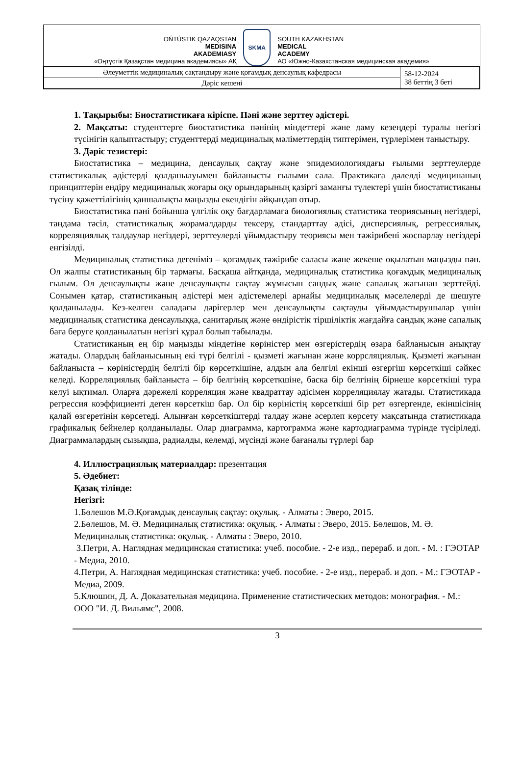OŃTÚSTIK QAZAQSTAN
MEDISINA
AKADEMIASY
«Оңтүстік Қазақстан медицина академиясы» АҚ
SKMA
SOUTH KAZAKHSTAN
MEDICAL
ACADEMY
АО «Южно-Казахстанская медицинская академия»
| Әлеуметтік медициналық сақтандыру және қоғамдық денсаулық кафедрасы | 58-12-2024 38 беттің 3 беті |
| Дәріс кешені | |
1. Тақырыбы: Биостатистикаға кіріспе. Пәні және зерттеу әдістері.
2. Мақсаты: студенттерге биостатистика пәнінің міндеттері және даму кезеңдері туралы негізгі түсінігін қалыптастыру; студенттерді медициналық мәліметтердің типтерімен, түрлерімен таныстыру.
3. Дәріс тезистері:
Биостатистика – медицина, денсаулық сақтау және эпидемиологиядағы ғылыми зерттеулерде статистикалық әдістерді қолданылуымен байланысты ғылыми сала. Практикаға дәлелді медицинаның принциптерін ендіру медициналық жоғары оқу орындарының қазіргі заманғы түлектері үшін биостатистиканы түсіну қажеттілігінің қаншалықты маңызды екендігін айқындап отыр.
Биостатистика пәні бойынша үлгілік оқу бағдарламаға биологиялық статистика теориясының негіздері, таңдама тәсіл, статистикалық жорамалдарды тексеру, стандарттау әдісі, дисперсиялық, регрессиялық, корреляциялық талдаулар негіздері, зерттеулерді ұйымдастыру теориясы мен тәжірибені жоспарлау негіздері енгізілді.
Медициналық статистика дегеніміз – қоғамдық тәжірибе саласы және жекеше оқылатын маңызды пән. Ол жалпы статистиканың бір тармағы. Басқаша айтқанда, медициналық статистика қоғамдық медициналық ғылым. Ол денсаулықты және денсаулықты сақтау жұмысын сандық және сапалық жағынан зерттейді. Сонымен қатар, статистиканың әдістері мен әдістемелері арнайы медициналық мәселелерді де шешуге қолданылады. Кез-келген саладағы дәрігерлер мен денсаулықты сақтауды ұйымдастырушылар үшін медициналық статистика денсаулыққа, санитарлық және өндірістік тіршіліктік жағдайға сандық және сапалық баға беруге қолданылатын негізгі құрал болып табылады.
Статистиканың ең бір маңызды міндетіне көріністер мен өзгерістердің өзара байланысын анықтау жатады. Олардың байланысының екі түрі белгілі - қызметі жағынан және коррсляциялық. Қызметі жағынан байланыста – көріністердің белгілі бір көрсеткішіне, алдын ала белгілі екінші өзгергіш көрсеткіші сәйкес келеді. Корреляциялық байланыста – бір белгінің көрсеткшіне, баска бір белгінің бірнеше көрсеткіші тура келуі ықтимал. Оларға дәрежелі корреляция және квадраттау әдісімен корреляциялау жатады. Статистикада регрессия коэффициенті деген көрсеткіш бар. Ол бір көріністің көрсеткіші бір рет өзгергенде, екіншісінің қалай өзгеретінін көрсетеді. Алынған көрсеткіштерді талдау және әсерлеп көрсету мақсатында статистикада графикалық бейнелер қолданылады. Олар диаграмма, картограмма және картодиаграмма түрінде түсіріледі. Диаграммалардың сызықша, радиалды, келемді, мүсінді және бағаналы түрлері бар
4. Иллюстрациялық материалдар: презентация
5. Әдебиет:
Қазақ тілінде:
Негізгі:
1.Бөлешов М.Ә.Қоғамдық денсаулық сақтау: оқулық. - Алматы : Эверо, 2015.
2.Бөлешов, М. Ә. Медициналық статистика: оқулық. - Алматы : Эверо, 2015. Бөлешов, М. Ә. Медициналық статистика: оқулық. - Алматы : Эверо, 2010.
3.Петри, А. Наглядная медицинская статистика: учеб. пособие. - 2-е изд., перераб. и доп. - М. : ГЭОТАР - Медиа, 2010.
4.Петри, А. Наглядная медицинская статистика: учеб. пособие. - 2-е изд., перераб. и доп. - М.: ГЭОТАР - Медиа, 2009.
5.Клюшин, Д. А. Доказательная медицина. Применение статистических методов: монография. - М.: ООО "И. Д. Вильямс", 2008.
3